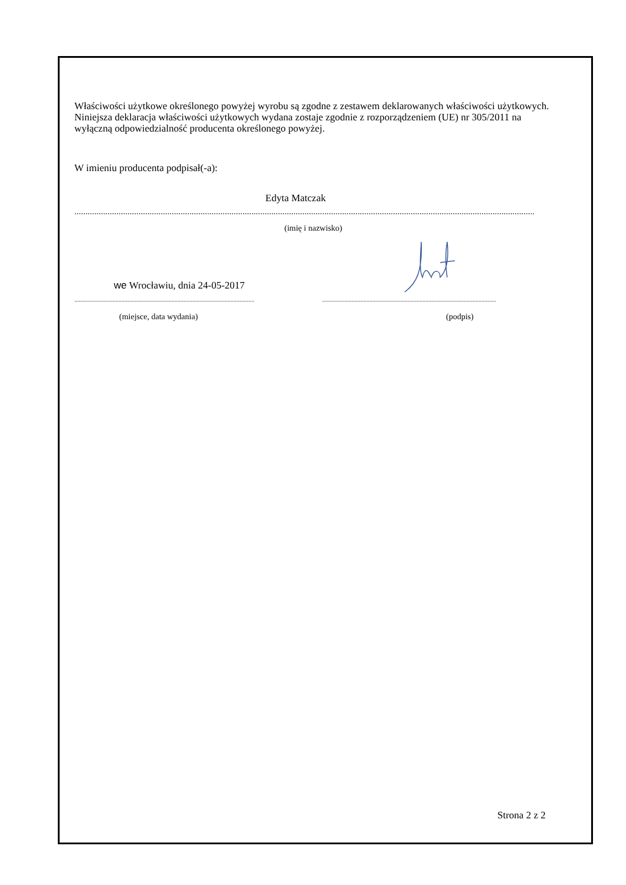Właściwości użytkowe określonego powyżej wyrobu są zgodne z zestawem deklarowanych właściwości użytkowych. Niniejsza deklaracja właściwości użytkowych wydana zostaje zgodnie z rozporządzeniem (UE) nr 305/2011 na wyłączną odpowiedzialność producenta określonego powyżej.
W imieniu producenta podpisał(-a):
Edyta Matczak
................................................................................................................................................................................................................
(imię i nazwisko)
we Wrocławiu, dnia 24-05-2017
.......................................................................................................................... ......................................................................................................................
(miejsce, data wydania) (podpis)
Strona 2 z 2